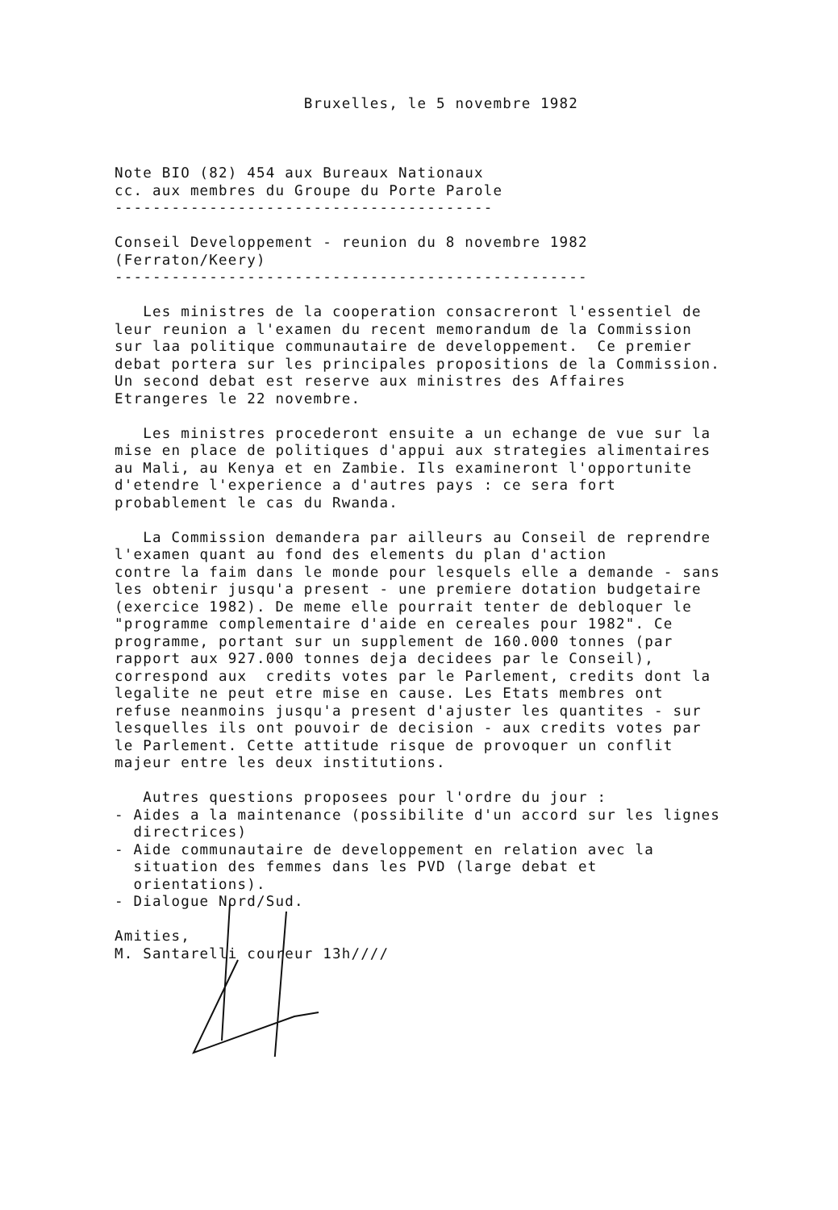Bruxelles, le 5 novembre 1982
Note BIO (82) 454 aux Bureaux Nationaux cc. aux membres du Groupe du Porte Parole ---------------------------------------- Conseil Developpement - reunion du 8 novembre 1982 (Ferraton/Keery) -------------------------------------------------- Les ministres de la cooperation consacreront l'essentiel de leur reunion a l'examen du recent memorandum de la Commission sur laa politique communautaire de developpement. Ce premier debat portera sur les principales propositions de la Commission. Un second debat est reserve aux ministres des Affaires Etrangeres le 22 novembre. Les ministres procederont ensuite a un echange de vue sur la mise en place de politiques d'appui aux strategies alimentaires au Mali, au Kenya et en Zambie. Ils examineront l'opportunite d'etendre l'experience a d'autres pays : ce sera fort probablement le cas du Rwanda. La Commission demandera par ailleurs au Conseil de reprendre l'examen quant au fond des elements du plan d'action contre la faim dans le monde pour lesquels elle a demande - sans les obtenir jusqu'a present - une premiere dotation budgetaire (exercice 1982). De meme elle pourrait tenter de debloquer le "programme complementaire d'aide en cereales pour 1982". Ce programme, portant sur un supplement de 160.000 tonnes (par rapport aux 927.000 tonnes deja decidees par le Conseil), correspond aux credits votes par le Parlement, credits dont la legalite ne peut etre mise en cause. Les Etats membres ont refuse neanmoins jusqu'a present d'ajuster les quantites - sur lesquelles ils ont pouvoir de decision - aux credits votes par le Parlement. Cette attitude risque de provoquer un conflit majeur entre les deux institutions. Autres questions proposees pour l'ordre du jour : - Aides a la maintenance (possibilite d'un accord sur les lignes directrices) - Aide communautaire de developpement en relation avec la situation des femmes dans les PVD (large debat et orientations). - Dialogue Nord/Sud. Amities, M. Santarelli coureur 13h////